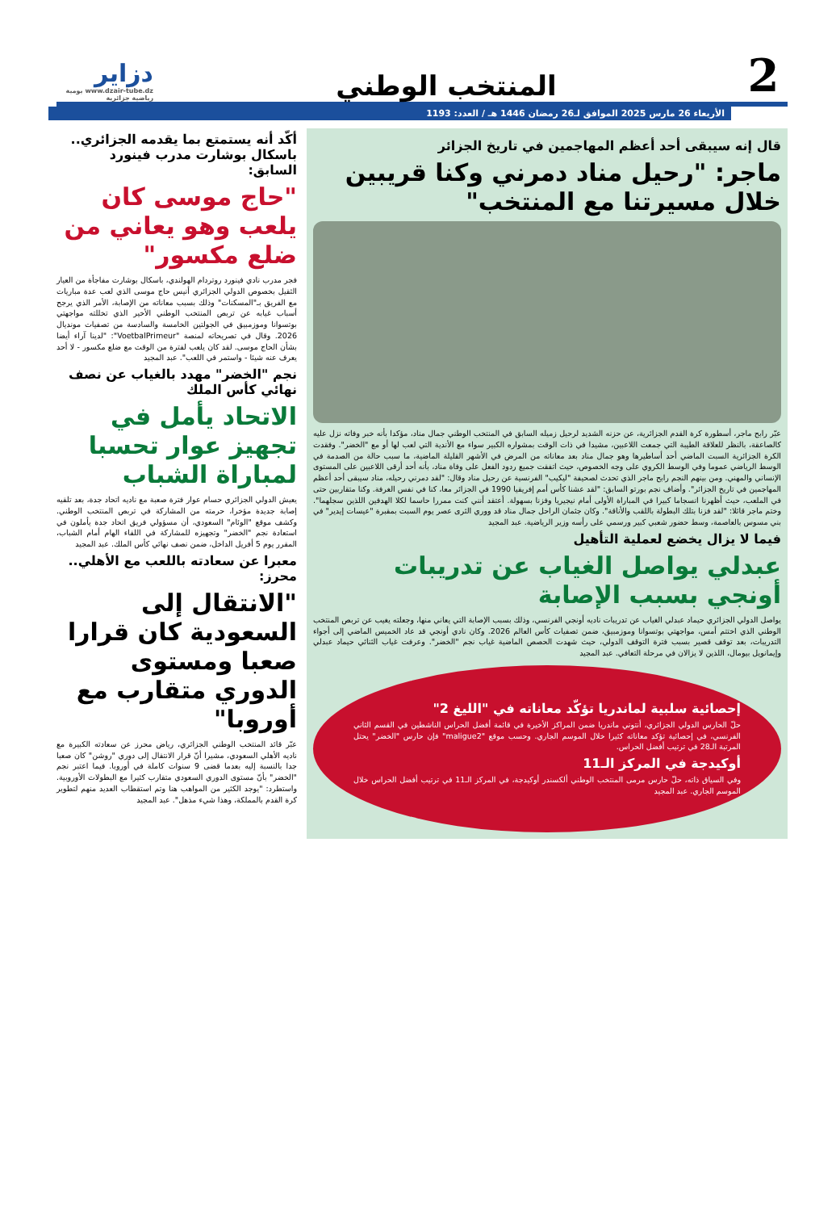2
المنتخب الوطني
دزاير
www.dzair-tube.dz يومية رياضية جزائرية
الأربعاء 26 مارس 2025 الموافق لـ26 رمضان 1446 هـ / العدد: 1193
قال إنه سيبقى أحد أعظم المهاجمين في تاريخ الجزائر
ماجر: "رحيل مناد دمرني وكنا قريبين خلال مسيرتنا مع المنتخب"
عبّر رابح ماجر، أسطورة كرة القدم الجزائرية، عن حزنه الشديد لرحيل زميله السابق في المنتخب الوطني جمال مناد، مؤكدا بأنه خبر وفاته نزل عليه كالصاعقة، بالنظر للعلاقة الطيبة التي جمعت اللاعبين، مشيدا في ذات الوقت بمشواره الكبير سواء مع الأندية التي لعب لها أو مع "الخضر". وفقدت الكرة الجزائرية السبت الماضي أحد أساطيرها وهو جمال مناد بعد معاناته من المرض في الأشهر القليلة الماضية، ما سبب حالة من الصدمة في الوسط الرياضي عموما وفي الوسط الكروي على وجه الخصوص، حيث اتفقت جميع ردود الفعل على وفاة مناد، بأنه أحد أرقى اللاعبين على المستوى الإنساني والمهني. ومن بينهم النجم رابح ماجر الذي تحدث لصحيفة "ليكيب" الفرنسية عن رحيل مناد وقال: "لقد دمرني رحيله، مناد سيبقى أحد أعظم المهاجمين في تاريخ الجزائر". وأضاف نجم بورتو السابق: "لقد عشنا كأس أمم إفريقيا 1990 في الجزائر معا، كنا في نفس الغرفة. وكنا متقاربين حتى في الملعب، حيث أظهرنا انسجاما كبيرا في المباراة الأولى أمام نيجيريا وفزنا بسهولة. أعتقد أنني كنت ممررا حاسما لكلا الهدفين اللذين سجلهما". وختم ماجر قائلا: "لقد فزنا بتلك البطولة باللقب والأناقة". وكان جثمان الراحل جمال مناد قد ووري الثرى عصر يوم السبت بمقبرة "عيسات إيدير" في بني مسوس بالعاصمة، وسط حضور شعبي كبير ورسمي على رأسه وزير الرياضية. عبد المجيد
فيما لا يزال يخضع لعملية التأهيل
عبدلي يواصل الغياب عن تدريبات أونجي بسبب الإصابة
يواصل الدولي الجزائري حيماد عبدلي الغياب عن تدريبات ناديه أونجي الفرنسي، وذلك بسبب الإصابة التي يعاني منها، وجعلته يغيب عن تربص المنتخب الوطني الذي اختتم أمس، مواجهتي بوتسوانا وموزمبيق، ضمن تصفيات كأس العالم 2026. وكان نادي أونجي قد عاد الخميس الماضي إلى أجواء التدريبات، بعد توقف قصير بسبب فترة التوقف الدولي، حيث شهدت الحصص الماضية غياب نجم "الخضر". وعرفت غياب الثنائي حيماد عبدلي وإيمانويل بيومال، اللذين لا يزالان في مرحلة التعافي. عبد المجيد
إحصائية سلبية لماندريا تؤكّد معاناته في "الليغ 2"
حلّ الحارس الدولي الجزائري، أنتوني ماندريا ضمن المراكز الأخيرة في قائمة أفضل الحراس الناشطين في القسم الثاني الفرنسي، في إحصائية تؤكد معاناته كثيرا خلال الموسم الجاري. وحسب موقع "maligue2" فإن حارس "الخضر" يحتل المرتبة الـ28 في ترتيب أفضل الحراس.
أوكيدجة في المركز الـ11
وفي السياق ذاته، حلّ حارس مرمى المنتخب الوطني ألكسندر أوكيدجة، في المركز الـ11 في ترتيب أفضل الحراس خلال الموسم الجاري. عبد المجيد
أكّد أنه يستمتع بما يقدمه الجزائري.. باسكال بوشارت مدرب فينورد السابق:
"حاج موسى كان يلعب وهو يعاني من ضلع مكسور"
فجر مدرب نادي فينورد روتردام الهولندي، باسكال بوشارت مفاجأة من العيار الثقيل بخصوص الدولي الجزائري أنيس حاج موسى الذي لعب عدة مباريات مع الفريق بـ"المسكنات" وذلك بسبب معاناته من الإصابة، الأمر الذي يرجح أسباب غيابه عن تربص المنتخب الوطني الأخير الذي تخللته مواجهتي بوتسوانا وموزمبيق في الجولتين الخامسة والسادسة من تصفيات مونديال 2026. وقال في تصريحاته لمنصة "VoetbalPrimeur": "لدينا آراء أيضا بشأن الحاج موسى. لقد كان يلعب لفترة من الوقت مع ضلع مكسور - لا أحد يعرف عنه شيئا - واستمر في اللعب". عبد المجيد
نجم "الخضر" مهدد بالغياب عن نصف نهائي كأس الملك
الاتحاد يأمل في تجهيز عوار تحسبا لمباراة الشباب
يعيش الدولي الجزائري حسام عوار فترة صعبة مع ناديه اتحاد جدة، بعد تلقيه إصابة جديدة مؤخرا، حرمته من المشاركة في تربص المنتخب الوطني. وكشف موقع "الوئام" السعودي، أن مسؤولي فريق اتحاد جدة يأملون في استعادة نجم "الخضر" وتجهيزه للمشاركة في اللقاء الهام أمام الشباب، المقرر يوم 5 أفريل الداخل، ضمن نصف نهائي كأس الملك. عبد المجيد
معبرا عن سعادته باللعب مع الأهلي.. محرز:
"الانتقال إلى السعودية كان قرارا صعبا ومستوى الدوري متقارب مع أوروبا"
عبّر قائد المنتخب الوطني الجزائري، رياض محرز عن سعادته الكبيرة مع ناديه الأهلي السعودي، مشيرا أنّ قرار الانتقال إلى دوري "روشن" كان صعبا جدا بالنسبة إليه بعدما قضى 9 سنوات كاملة في أوروبا. فيما اعتبر نجم "الخضر" بأنّ مستوى الدوري السعودي متقارب كثيرا مع البطولات الأوروبية. واستطرد: "يوجد الكثير من المواهب هنا وتم استقطاب العديد منهم لتطوير كرة القدم بالمملكة، وهذا شيء مذهل". عبد المجيد